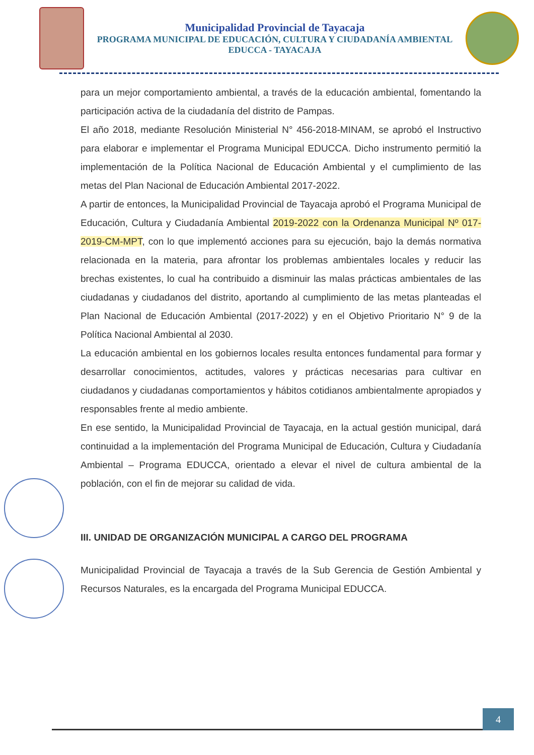Municipalidad Provincial de Tayacaja
PROGRAMA MUNICIPAL DE EDUCACIÓN, CULTURA Y CIUDADANÍA AMBIENTAL
EDUCCA - TAYACAJA
para un mejor comportamiento ambiental, a través de la educación ambiental, fomentando la participación activa de la ciudadanía del distrito de Pampas.
El año 2018, mediante Resolución Ministerial N° 456-2018-MINAM, se aprobó el Instructivo para elaborar e implementar el Programa Municipal EDUCCA. Dicho instrumento permitió la implementación de la Política Nacional de Educación Ambiental y el cumplimiento de las metas del Plan Nacional de Educación Ambiental 2017-2022.
A partir de entonces, la Municipalidad Provincial de Tayacaja aprobó el Programa Municipal de Educación, Cultura y Ciudadanía Ambiental 2019-2022 con la Ordenanza Municipal Nº 017-2019-CM-MPT, con lo que implementó acciones para su ejecución, bajo la demás normativa relacionada en la materia, para afrontar los problemas ambientales locales y reducir las brechas existentes, lo cual ha contribuido a disminuir las malas prácticas ambientales de las ciudadanas y ciudadanos del distrito, aportando al cumplimiento de las metas planteadas el Plan Nacional de Educación Ambiental (2017-2022) y en el Objetivo Prioritario N° 9 de la Política Nacional Ambiental al 2030.
La educación ambiental en los gobiernos locales resulta entonces fundamental para formar y desarrollar conocimientos, actitudes, valores y prácticas necesarias para cultivar en ciudadanos y ciudadanas comportamientos y hábitos cotidianos ambientalmente apropiados y responsables frente al medio ambiente.
En ese sentido, la Municipalidad Provincial de Tayacaja, en la actual gestión municipal, dará continuidad a la implementación del Programa Municipal de Educación, Cultura y Ciudadanía Ambiental – Programa EDUCCA, orientado a elevar el nivel de cultura ambiental de la población, con el fin de mejorar su calidad de vida.
III. UNIDAD DE ORGANIZACIÓN MUNICIPAL A CARGO DEL PROGRAMA
Municipalidad Provincial de Tayacaja a través de la Sub Gerencia de Gestión Ambiental y Recursos Naturales, es la encargada del Programa Municipal EDUCCA.
4